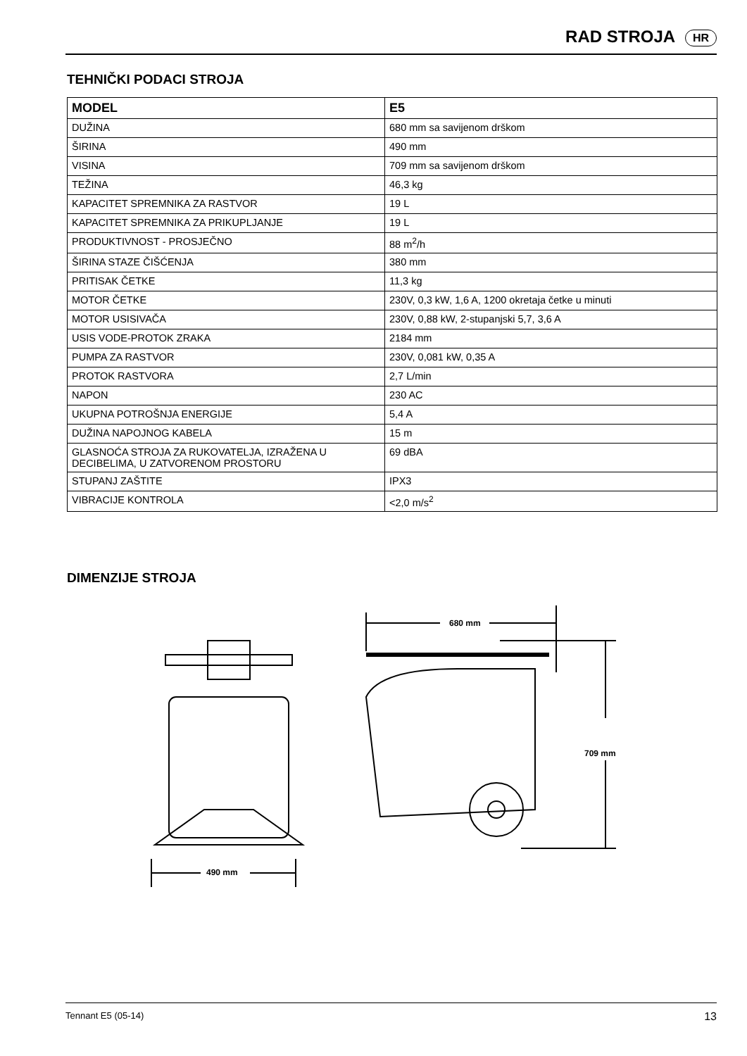RAD STROJA HR
TEHNIČKI PODACI STROJA
| MODEL | E5 |
| --- | --- |
| DUŽINA | 680 mm sa savijenom drškom |
| ŠIRINA | 490 mm |
| VISINA | 709 mm sa savijenom drškom |
| TEŽINA | 46,3 kg |
| KAPACITET SPREMNIKA ZA RASTVOR | 19 L |
| KAPACITET SPREMNIKA ZA PRIKUPLJANJE | 19 L |
| PRODUKTIVNOST - PROSJEČNO | 88 m<sup>2</sup>/h |
| ŠIRINA STAZE ČIŠĆENJA | 380 mm |
| PRITISAK ČETKE | 11,3 kg |
| MOTOR ČETKE | 230V, 0,3 kW, 1,6 A, 1200 okretaja četke u minuti |
| MOTOR USISIVAČA | 230V, 0,88 kW, 2-stupanjski 5,7, 3,6 A |
| USIS VODE-PROTOK ZRAKA | 2184 mm |
| PUMPA ZA RASTVOR | 230V, 0,081 kW, 0,35 A |
| PROTOK RASTVORA | 2,7 L/min |
| NAPON | 230 AC |
| UKUPNA POTROŠNJA ENERGIJE | 5,4 A |
| DUŽINA NAPOJNOG KABELA | 15 m |
| GLASNOĆA STROJA ZA RUKOVATELJA, IZRAŽENA U DECIBELIMA, U ZATVORENOM PROSTORU | 69 dBA |
| STUPANJ ZAŠTITE | IPX3 |
| VIBRACIJE KONTROLA | <2,0 m/s<sup>2</sup> |
DIMENZIJE STROJA
490 mm
680 mm
709 mm
Tennant E5 (05-14) 13